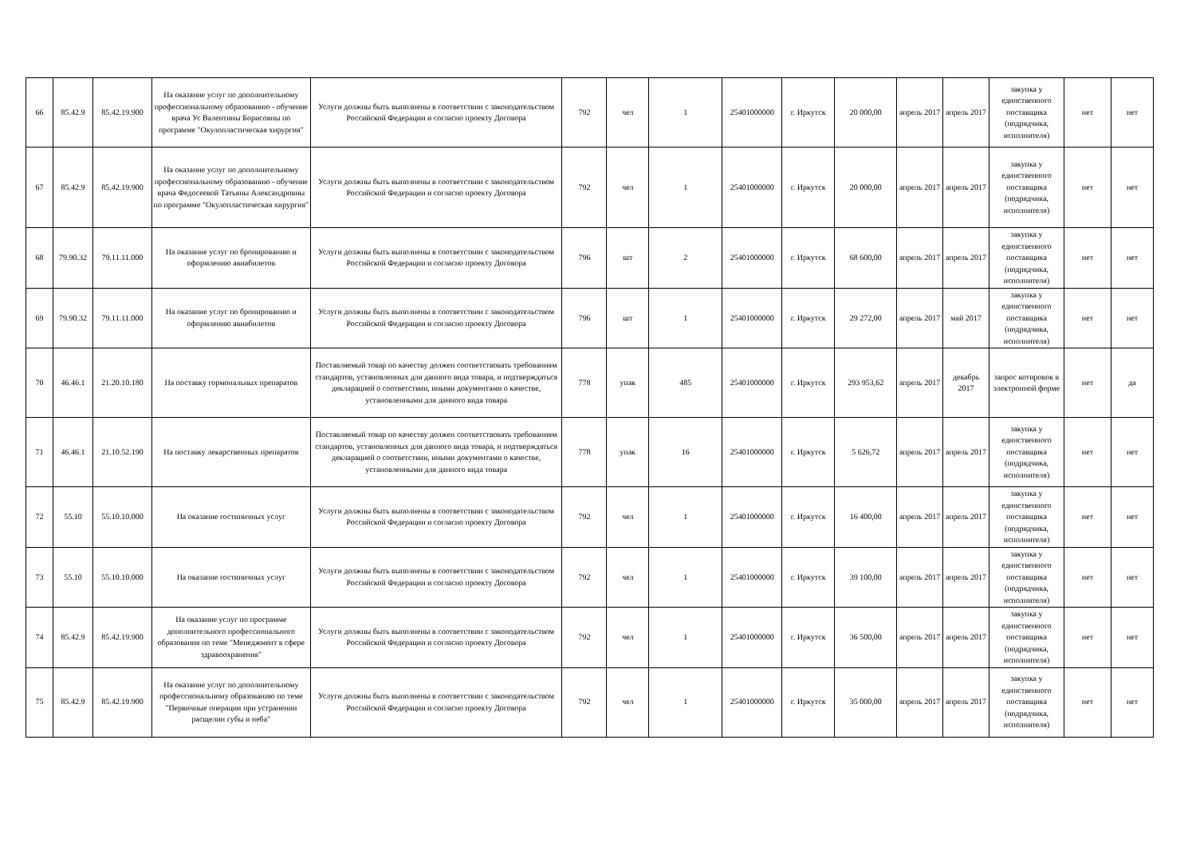| 66 | 85.42.9 | 85.42.19.900 | На оказание услуг по дополнительному профессиональному образованию - обучение врача Ус Валентины Борисовны по программе "Окулопластическая хирургия" | Услуги должны быть выполнены в соответствии с законодательством Российской Федерации и согласно проекту Договора | 792 | чел | 1 | 25401000000 | г. Иркутск | 20 000,00 | апрель 2017 | апрель 2017 | закупка у единственного поставщика (подрядчика, исполнителя) | нет | нет |
| 67 | 85.42.9 | 85.42.19.900 | На оказание услуг по дополнительному профессиональному образованию - обучение врача Федосеевой Татьяны Александровны по программе "Окулопластическая хирургия" | Услуги должны быть выполнены в соответствии с законодательством Российской Федерации и согласно проекту Договора | 792 | чел | 1 | 25401000000 | г. Иркутск | 20 000,00 | апрель 2017 | апрель 2017 | закупка у единственного поставщика (подрядчика, исполнителя) | нет | нет |
| 68 | 79.90.32 | 79.11.11.000 | На оказание услуг по бронированию и оформлению авиабилетов | Услуги должны быть выполнены в соответствии с законодательством Российской Федерации и согласно проекту Договора | 796 | шт | 2 | 25401000000 | г. Иркутск | 68 600,00 | апрель 2017 | апрель 2017 | закупка у единственного поставщика (подрядчика, исполнителя) | нет | нет |
| 69 | 79.90.32 | 79.11.11.000 | На оказание услуг по бронированию и оформлению авиабилетов | Услуги должны быть выполнены в соответствии с законодательством Российской Федерации и согласно проекту Договора | 796 | шт | 1 | 25401000000 | г. Иркутск | 29 272,00 | апрель 2017 | май 2017 | закупка у единственного поставщика (подрядчика, исполнителя) | нет | нет |
| 70 | 46.46.1 | 21.20.10.180 | На поставку гормональных препаратов | Поставляемый товар по качеству должен соответствовать требованиям стандартов, установленных для данного вида товара, и подтверждаться декларацией о соответствии, иными документами о качестве, установленными для данного вида товара | 778 | упак | 485 | 25401000000 | г. Иркутск | 293 953,62 | апрель 2017 | декабрь 2017 | запрос котировок в электронной форме | нет | да |
| 71 | 46.46.1 | 21.10.52.190 | На поставку лекарственных препаратов | Поставляемый товар по качеству должен соответствовать требованиям стандартов, установленных для данного вида товара, и подтверждаться декларацией о соответствии, иными документами о качестве, установленными для данного вида товара | 778 | упак | 16 | 25401000000 | г. Иркутск | 5 626,72 | апрель 2017 | апрель 2017 | закупка у единственного поставщика (подрядчика, исполнителя) | нет | нет |
| 72 | 55.10 | 55.10.10.000 | На оказание гостиничных услуг | Услуги должны быть выполнены в соответствии с законодательством Российской Федерации и согласно проекту Договора | 792 | чел | 1 | 25401000000 | г. Иркутск | 16 400,00 | апрель 2017 | апрель 2017 | закупка у единственного поставщика (подрядчика, исполнителя) | нет | нет |
| 73 | 55.10 | 55.10.10.000 | На оказание гостиничных услуг | Услуги должны быть выполнены в соответствии с законодательством Российской Федерации и согласно проекту Договора | 792 | чел | 1 | 25401000000 | г. Иркутск | 39 100,00 | апрель 2017 | апрель 2017 | закупка у единственного поставщика (подрядчика, исполнителя) | нет | нет |
| 74 | 85.42.9 | 85.42.19.900 | На оказание услуг по программе дополнительного профессионального образования по теме "Менеджмент в сфере здравоохранения" | Услуги должны быть выполнены в соответствии с законодательством Российской Федерации и согласно проекту Договора | 792 | чел | 1 | 25401000000 | г. Иркутск | 36 500,00 | апрель 2017 | апрель 2017 | закупка у единственного поставщика (подрядчика, исполнителя) | нет | нет |
| 75 | 85.42.9 | 85.42.19.900 | На оказание услуг по дополнительному профессиональному образованию по теме "Первичные операции при устранении расщелин губы и неба" | Услуги должны быть выполнены в соответствии с законодательством Российской Федерации и согласно проекту Договора | 792 | чел | 1 | 25401000000 | г. Иркутск | 35 000,00 | апрель 2017 | апрель 2017 | закупка у единственного поставщика (подрядчика, исполнителя) | нет | нет |